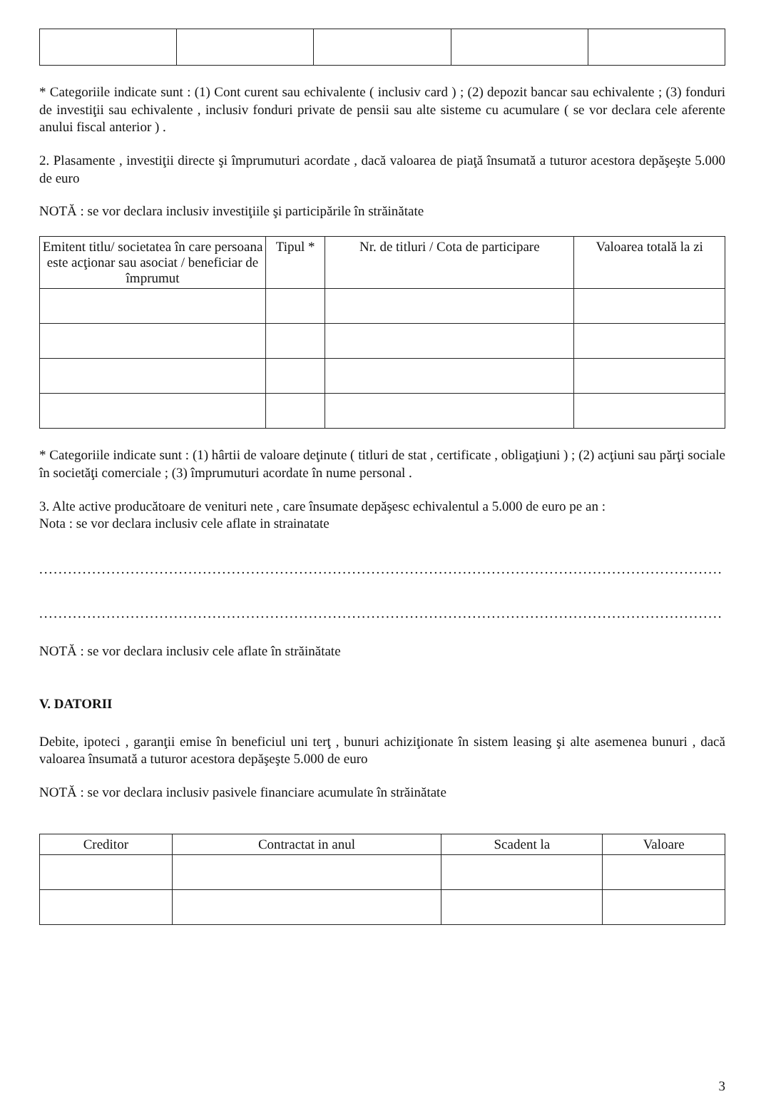* Categoriile indicate sunt : (1) Cont curent sau echivalente ( inclusiv card ) ; (2) depozit bancar sau echivalente ; (3) fonduri de investiţii sau echivalente , inclusiv fonduri private de pensii sau alte sisteme cu acumulare ( se vor declara cele aferente anului fiscal anterior ) .
2. Plasamente , investiţii directe şi împrumuturi acordate , dacă valoarea de piaţă însumată a tuturor acestora depăşeşte 5.000 de euro
NOTĂ : se vor declara inclusiv investiţiile şi participările în străinătate
| Emitent titlu/ societatea în care persoana este acţionar sau asociat / beneficiar de împrumut | Tipul * | Nr. de titluri / Cota de participare | Valoarea totală la zi |
| --- | --- | --- | --- |
* Categoriile indicate sunt : (1) hârtii de valoare deţinute ( titluri de stat , certificate , obligaţiuni ) ; (2) acţiuni sau părţi sociale în societăţi comerciale ; (3) împrumuturi acordate în nume personal .
3. Alte active producătoare de venituri nete , care însumate depăşesc echivalentul a 5.000 de euro pe an :
Nota : se vor declara inclusiv cele aflate in strainatate
..............................................................................................................................................
..............................................................................................................................................
NOTĂ : se vor declara inclusiv cele aflate în străinătate
V. DATORII
Debite, ipoteci , garanţii emise în beneficiul uni terţ , bunuri achiziţionate în sistem leasing şi alte asemenea bunuri , dacă valoarea însumată a tuturor acestora depăşeşte 5.000 de euro
NOTĂ : se vor declara inclusiv pasivele financiare acumulate în străinătate
| Creditor | Contractat in anul | Scadent la | Valoare |
| --- | --- | --- | --- |
3